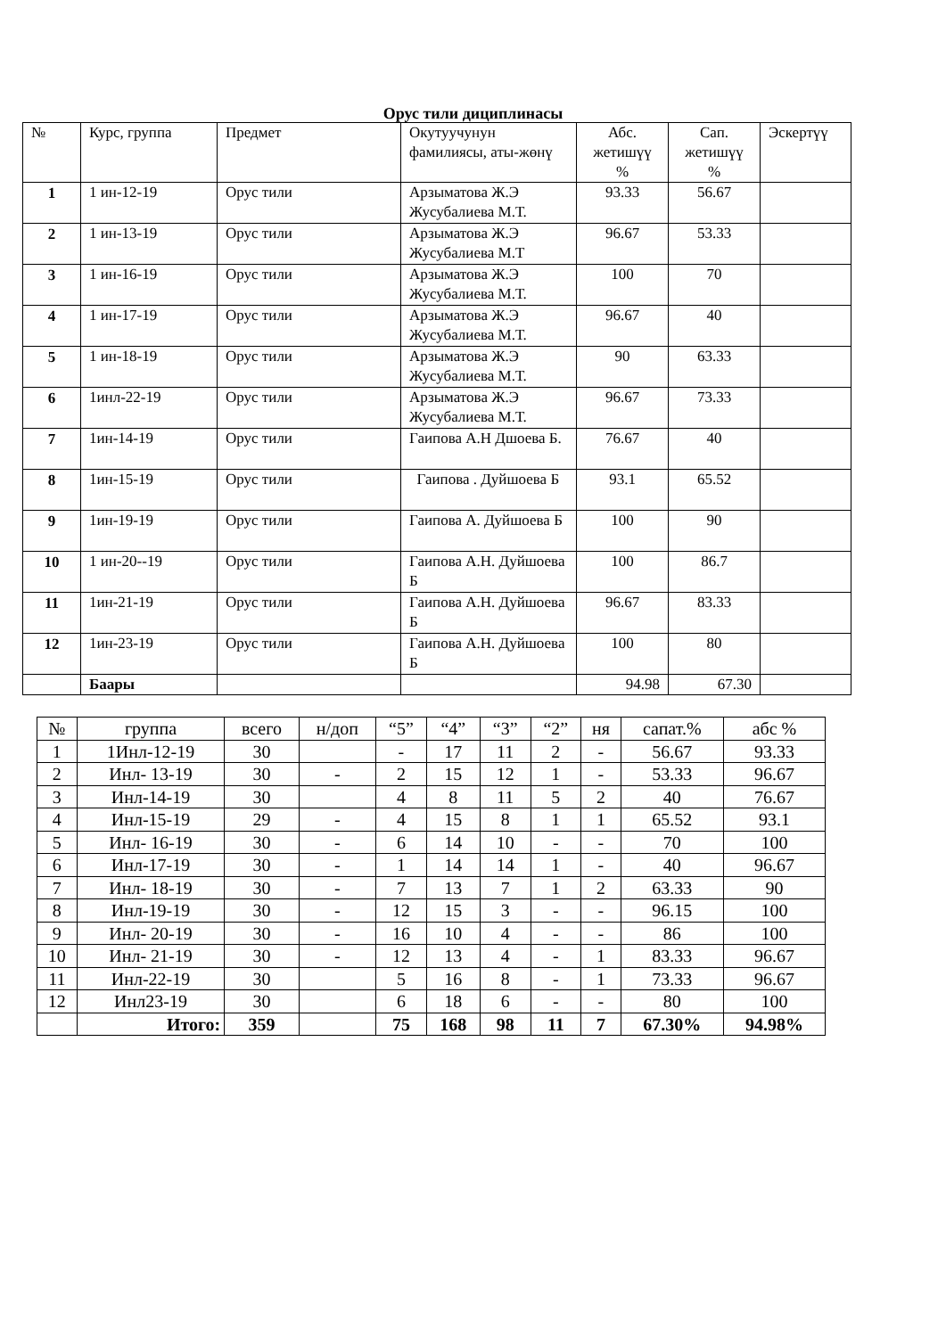Орус тили дициплинасы
| № | Курс, группа | Предмет | Окутуучунун фамилиясы, аты-жөнү | Абс. жетишүү % | Сап. жетишүү % | Эскертүү |
| --- | --- | --- | --- | --- | --- | --- |
| 1 | 1 ин-12-19 | Орус тили | Арзыматова Ж.Э Жусубалиева М.Т. | 93.33 | 56.67 | |
| 2 | 1 ин-13-19 | Орус тили | Арзыматова Ж.Э Жусубалиева М.Т | 96.67 | 53.33 | |
| 3 | 1 ин-16-19 | Орус тили | Арзыматова Ж.Э Жусубалиева М.Т. | 100 | 70 | |
| 4 | 1 ин-17-19 | Орус тили | Арзыматова Ж.Э Жусубалиева М.Т. | 96.67 | 40 | |
| 5 | 1 ин-18-19 | Орус тили | Арзыматова Ж.Э Жусубалиева М.Т. | 90 | 63.33 | |
| 6 | 1инл-22-19 | Орус тили | Арзыматова Ж.Э Жусубалиева М.Т. | 96.67 | 73.33 | |
| 7 | 1ин-14-19 | Орус тили | Гаипова А.Н Дшоева Б. | 76.67 | 40 | |
| 8 | 1ин-15-19 | Орус тили | Гаипова . Дуйшоева Б | 93.1 | 65.52 | |
| 9 | 1ин-19-19 | Орус тили | Гаипова А. Дуйшоева Б | 100 | 90 | |
| 10 | 1 ин-20--19 | Орус тили | Гаипова А.Н. Дуйшоева Б | 100 | 86.7 | |
| 11 | 1ин-21-19 | Орус тили | Гаипова А.Н. Дуйшоева Б | 96.67 | 83.33 | |
| 12 | 1ин-23-19 | Орус тили | Гаипова А.Н. Дуйшоева Б | 100 | 80 | |
| | Баары | | | 94.98 | 67.30 | |
| № | группа | всего | н/доп | “5” | “4” | “3” | “2” | ня | сапат.% | абс % |
| --- | --- | --- | --- | --- | --- | --- | --- | --- | --- | --- |
| 1 | 1Инл-12-19 | 30 | | - | 17 | 11 | 2 | - | 56.67 | 93.33 |
| 2 | Инл- 13-19 | 30 | - | 2 | 15 | 12 | 1 | - | 53.33 | 96.67 |
| 3 | Инл-14-19 | 30 | | 4 | 8 | 11 | 5 | 2 | 40 | 76.67 |
| 4 | Инл-15-19 | 29 | - | 4 | 15 | 8 | 1 | 1 | 65.52 | 93.1 |
| 5 | Инл- 16-19 | 30 | - | 6 | 14 | 10 | - | - | 70 | 100 |
| 6 | Инл-17-19 | 30 | - | 1 | 14 | 14 | 1 | - | 40 | 96.67 |
| 7 | Инл- 18-19 | 30 | - | 7 | 13 | 7 | 1 | 2 | 63.33 | 90 |
| 8 | Инл-19-19 | 30 | - | 12 | 15 | 3 | - | - | 96.15 | 100 |
| 9 | Инл- 20-19 | 30 | - | 16 | 10 | 4 | - | - | 86 | 100 |
| 10 | Инл- 21-19 | 30 | - | 12 | 13 | 4 | - | 1 | 83.33 | 96.67 |
| 11 | Инл-22-19 | 30 | | 5 | 16 | 8 | - | 1 | 73.33 | 96.67 |
| 12 | Инл23-19 | 30 | | 6 | 18 | 6 | - | - | 80 | 100 |
| | Итого: | 359 | | 75 | 168 | 98 | 11 | 7 | 67.30% | 94.98% |